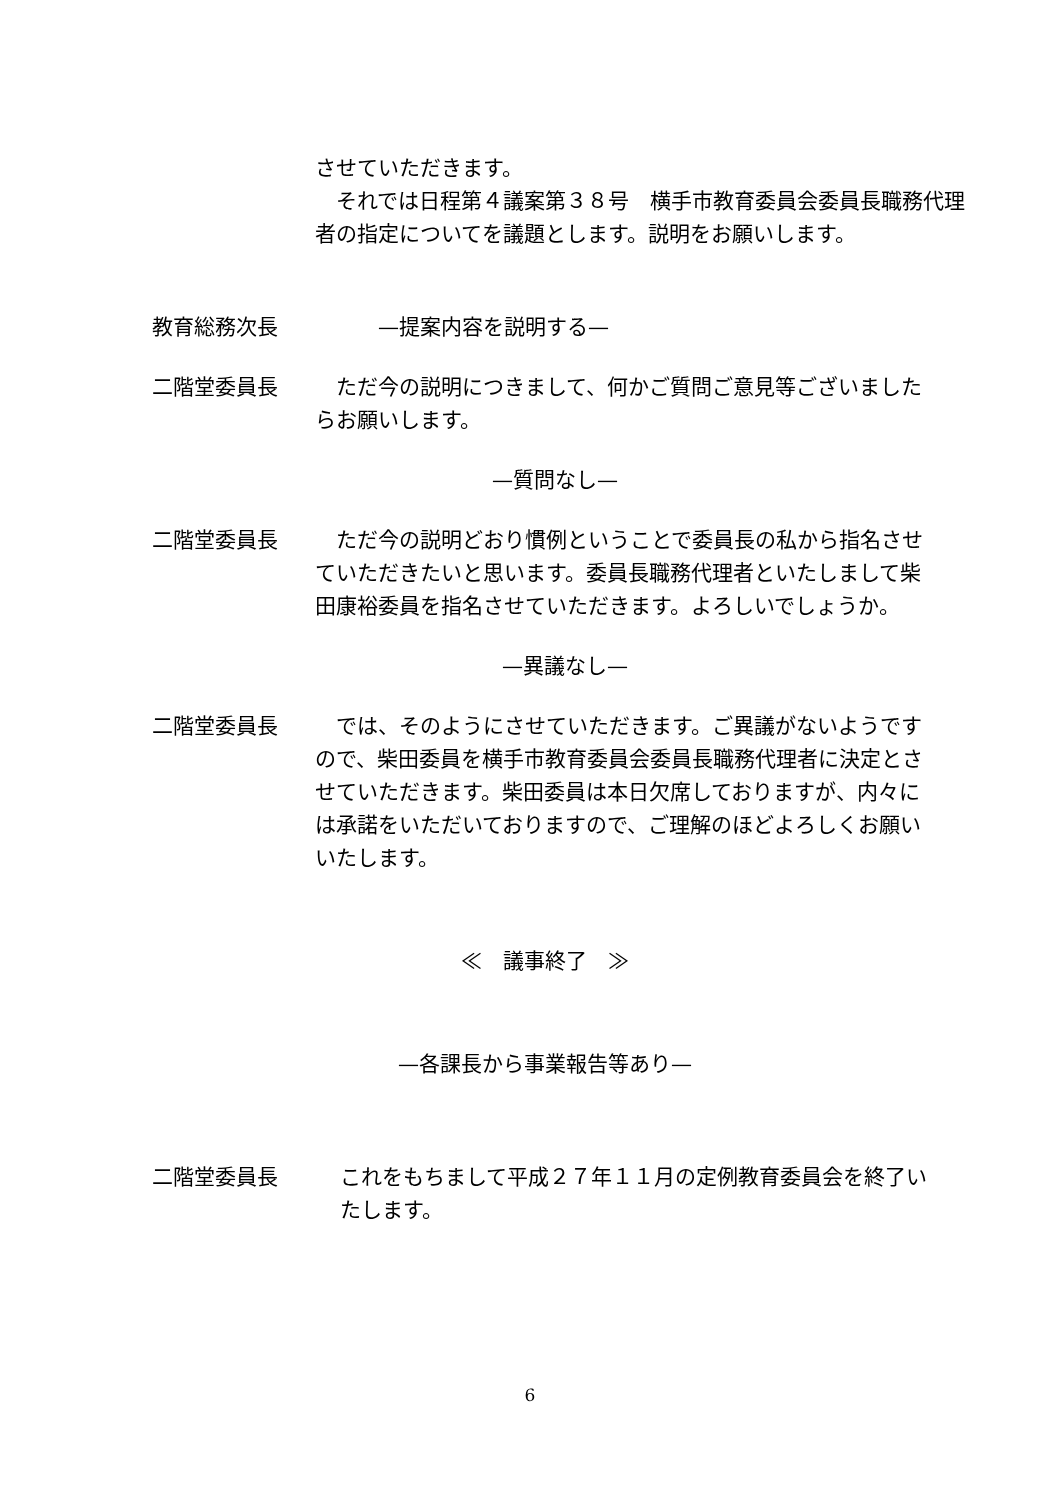させていただきます。
　それでは日程第４議案第３８号　横手市教育委員会委員長職務代理者の指定についてを議題とします。説明をお願いします。
教育総務次長 　　　—提案内容を説明する—
二階堂委員長 　ただ今の説明につきまして、何かご質問ご意見等ございましたらお願いします。
—質問なし—
二階堂委員長 　ただ今の説明どおり慣例ということで委員長の私から指名させていただきたいと思います。委員長職務代理者といたしまして柴田康裕委員を指名させていただきます。よろしいでしょうか。
—異議なし—
二階堂委員長 　では、そのようにさせていただきます。ご異議がないようですので、柴田委員を横手市教育委員会委員長職務代理者に決定とさせていただきます。柴田委員は本日欠席しておりますが、内々には承諾をいただいておりますので、ご理解のほどよろしくお願いいたします。
≪　議事終了　≫
—各課長から事業報告等あり—
二階堂委員長 これをもちまして平成２７年１１月の定例教育委員会を終了いたします。
6